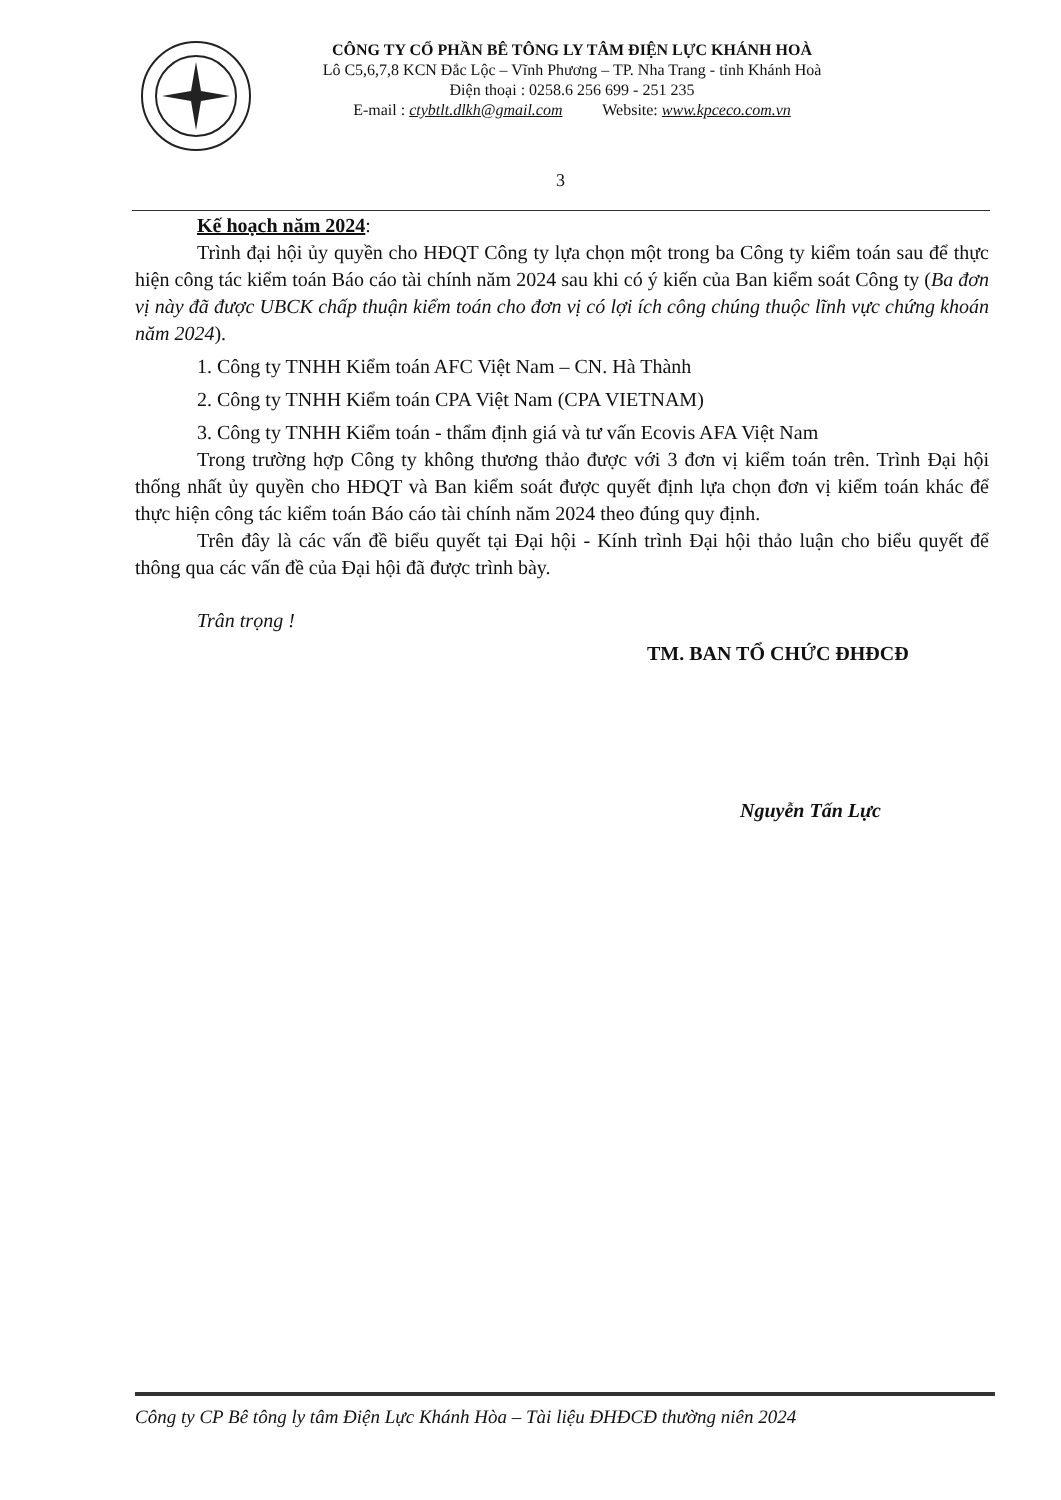CÔNG TY CỔ PHẦN BÊ TÔNG LY TÂM ĐIỆN LỰC KHÁNH HOÀ
Lô C5,6,7,8 KCN Đắc Lộc – Vĩnh Phương – TP. Nha Trang - tỉnh Khánh Hoà
Điện thoại : 0258.6 256 699 - 251 235
E-mail : ctybtlt.dlkh@gmail.com Website: www.kpceco.com.vn
3
Kế hoạch năm 2024:
Trình đại hội ủy quyền cho HĐQT Công ty lựa chọn một trong ba Công ty kiểm toán sau để thực hiện công tác kiểm toán Báo cáo tài chính năm 2024 sau khi có ý kiến của Ban kiểm soát Công ty (Ba đơn vị này đã được UBCK chấp thuận kiểm toán cho đơn vị có lợi ích công chúng thuộc lĩnh vực chứng khoán năm 2024).
1. Công ty TNHH Kiểm toán AFC Việt Nam – CN. Hà Thành
2. Công ty TNHH Kiểm toán CPA Việt Nam (CPA VIETNAM)
3. Công ty TNHH Kiểm toán - thẩm định giá và tư vấn Ecovis AFA Việt Nam
Trong trường hợp Công ty không thương thảo được với 3 đơn vị kiểm toán trên. Trình Đại hội thống nhất ủy quyền cho HĐQT và Ban kiểm soát được quyết định lựa chọn đơn vị kiểm toán khác để thực hiện công tác kiểm toán Báo cáo tài chính năm 2024 theo đúng quy định.
Trên đây là các vấn đề biểu quyết tại Đại hội - Kính trình Đại hội thảo luận cho biểu quyết để thông qua các vấn đề của Đại hội đã được trình bày.
Trân trọng !
TM. BAN TỔ CHỨC ĐHĐCĐ
Nguyễn Tấn Lực
Công ty CP Bê tông ly tâm Điện Lực Khánh Hòa – Tài liệu ĐHĐCĐ thường niên 2024